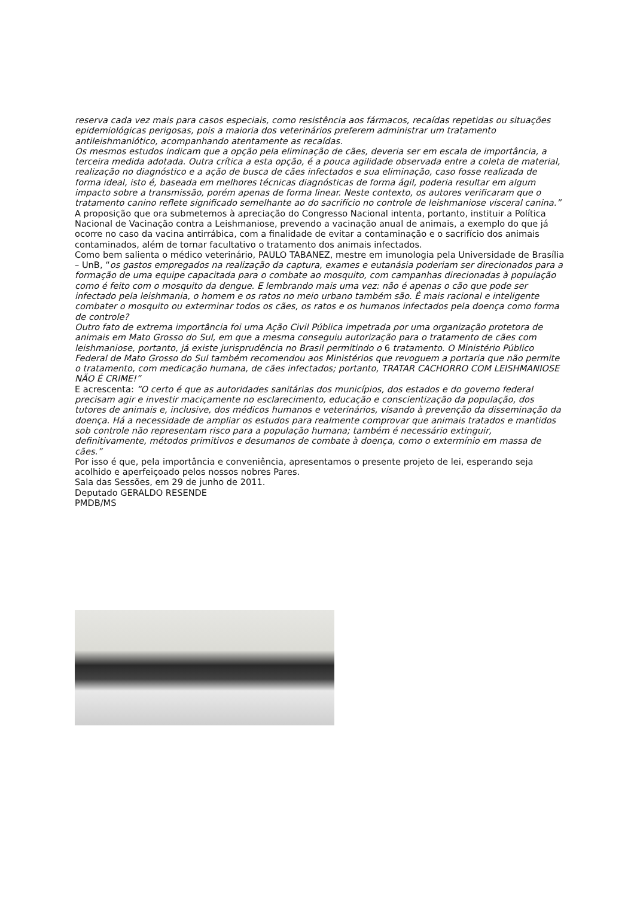reserva cada vez mais para casos especiais, como resistência aos fármacos, recaídas repetidas ou situações epidemiológicas perigosas, pois a maioria dos veterinários preferem administrar um tratamento antileishmaniótico, acompanhando atentamente as recaídas.
Os mesmos estudos indicam que a opção pela eliminação de cães, deveria ser em escala de importância, a terceira medida adotada. Outra crítica a esta opção, é a pouca agilidade observada entre a coleta de material, realização no diagnóstico e a ação de busca de cães infectados e sua eliminação, caso fosse realizada de forma ideal, isto é, baseada em melhores técnicas diagnósticas de forma ágil, poderia resultar em algum impacto sobre a transmissão, porém apenas de forma linear. Neste contexto, os autores verificaram que o tratamento canino reflete significado semelhante ao do sacrifício no controle de leishmaniose visceral canina.”
A proposição que ora submetemos à apreciação do Congresso Nacional intenta, portanto, instituir a Política Nacional de Vacinação contra a Leishmaniose, prevendo a vacinação anual de animais, a exemplo do que já ocorre no caso da vacina antirrábica, com a finalidade de evitar a contaminação e o sacrifício dos animais contaminados, além de tornar facultativo o tratamento dos animais infectados.
Como bem salienta o médico veterinário, PAULO TABANEZ, mestre em imunologia pela Universidade de Brasília – UnB, “os gastos empregados na realização da captura, exames e eutanásia poderiam ser direcionados para a formação de uma equipe capacitada para o combate ao mosquito, com campanhas direcionadas à população como é feito com o mosquito da dengue. E lembrando mais uma vez: não é apenas o cão que pode ser infectado pela leishmania, o homem e os ratos no meio urbano também são. É mais racional e inteligente combater o mosquito ou exterminar todos os cães, os ratos e os humanos infectados pela doença como forma de controle?
Outro fato de extrema importância foi uma Ação Civil Pública impetrada por uma organização protetora de animais em Mato Grosso do Sul, em que a mesma conseguiu autorização para o tratamento de cães com leishmaniose, portanto, já existe jurisprudência no Brasil permitindo o 6 tratamento. O Ministério Público Federal de Mato Grosso do Sul também recomendou aos Ministérios que revoguem a portaria que não permite o tratamento, com medicação humana, de cães infectados; portanto, TRATAR CACHORRO COM LEISHMANIOSE NÃO É CRIME!”
E acrescenta: “O certo é que as autoridades sanitárias dos municípios, dos estados e do governo federal precisam agir e investir maciçamente no esclarecimento, educação e conscientização da população, dos tutores de animais e, inclusive, dos médicos humanos e veterinários, visando à prevenção da disseminação da doença. Há a necessidade de ampliar os estudos para realmente comprovar que animais tratados e mantidos sob controle não representam risco para a população humana; também é necessário extinguir, definitivamente, métodos primitivos e desumanos de combate à doença, como o extermínio em massa de cães.”
Por isso é que, pela importância e conveniência, apresentamos o presente projeto de lei, esperando seja acolhido e aperfeiçoado pelos nossos nobres Pares.
Sala das Sessões, em 29 de junho de 2011.
Deputado GERALDO RESENDE
PMDB/MS